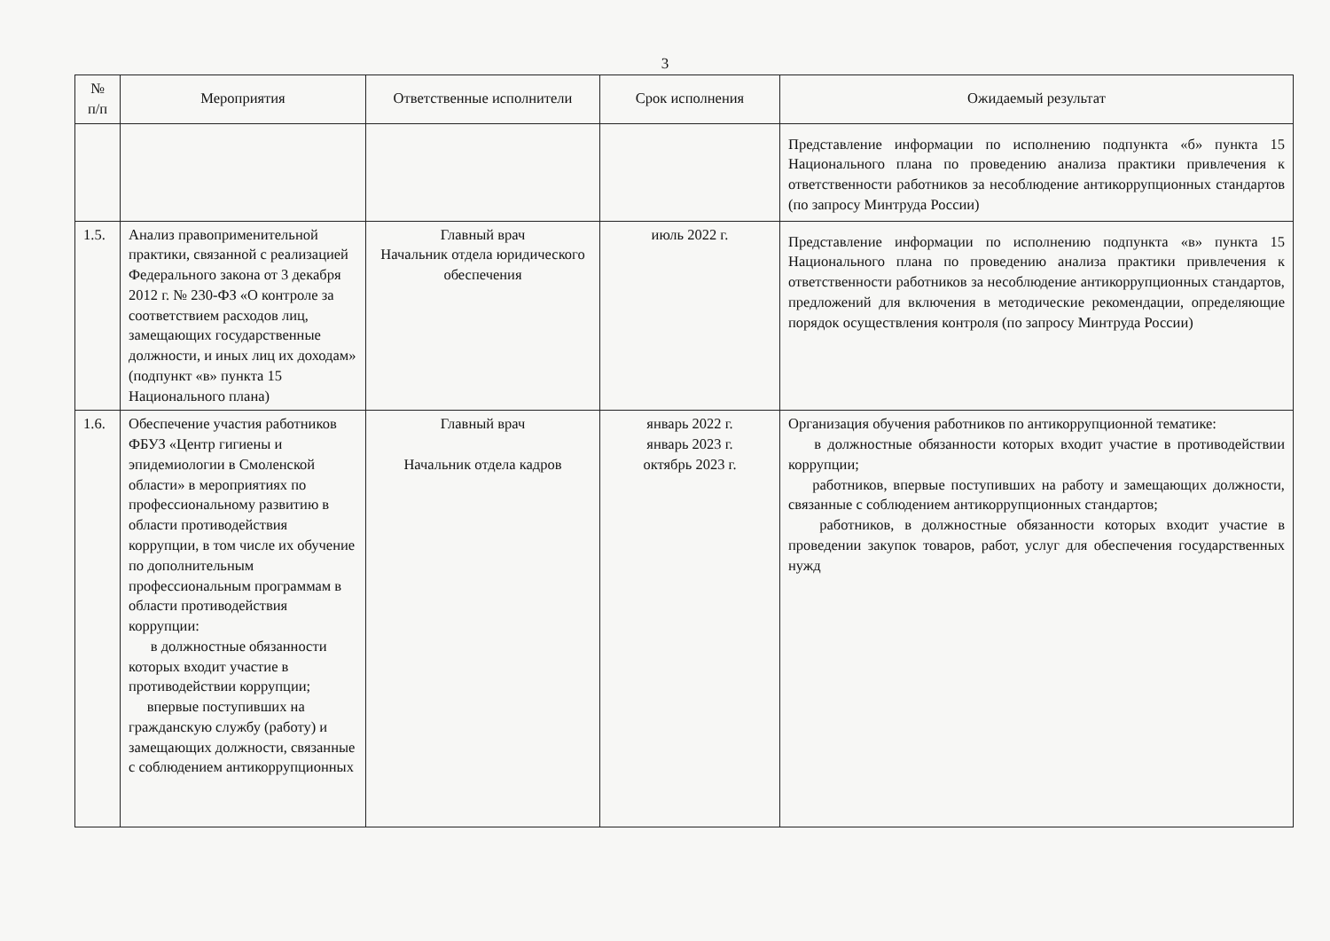3
| № п/п | Мероприятия | Ответственные исполнители | Срок исполнения | Ожидаемый результат |
| --- | --- | --- | --- | --- |
| | | | | Представление информации по исполнению подпункта «б» пункта 15 Национального плана по проведению анализа практики привлечения к ответственности работников за несоблюдение антикоррупционных стандартов (по запросу Минтруда России) |
| 1.5. | Анализ правоприменительной практики, связанной с реализацией Федерального закона от 3 декабря 2012 г. № 230-ФЗ «О контроле за соответствием расходов лиц, замещающих государственные должности, и иных лиц их доходам» (подпункт «в» пункта 15 Национального плана) | Главный врач Начальник отдела юридического обеспечения | июль 2022 г. | Представление информации по исполнению подпункта «в» пункта 15 Национального плана по проведению анализа практики привлечения к ответственности работников за несоблюдение антикоррупционных стандартов, предложений для включения в методические рекомендации, определяющие порядок осуществления контроля (по запросу Минтруда России) |
| 1.6. | Обеспечение участия работников ФБУЗ «Центр гигиены и эпидемиологии в Смоленской области» в мероприятиях по профессиональному развитию в области противодействия коррупции, в том числе их обучение по дополнительным профессиональным программам в области противодействия коррупции: в должностные обязанности которых входит участие в противодействии коррупции; впервые поступивших на гражданскую службу (работу) и замещающих должности, связанные с соблюдением антикоррупционных | Главный врач Начальник отдела кадров | январь 2022 г. январь 2023 г. октябрь 2023 г. | Организация обучения работников по антикоррупционной тематике: в должностные обязанности которых входит участие в противодействии коррупции; работников, впервые поступивших на работу и замещающих должности, связанные с соблюдением антикоррупционных стандартов; работников, в должностные обязанности которых входит участие в проведении закупок товаров, работ, услуг для обеспечения государственных нужд |